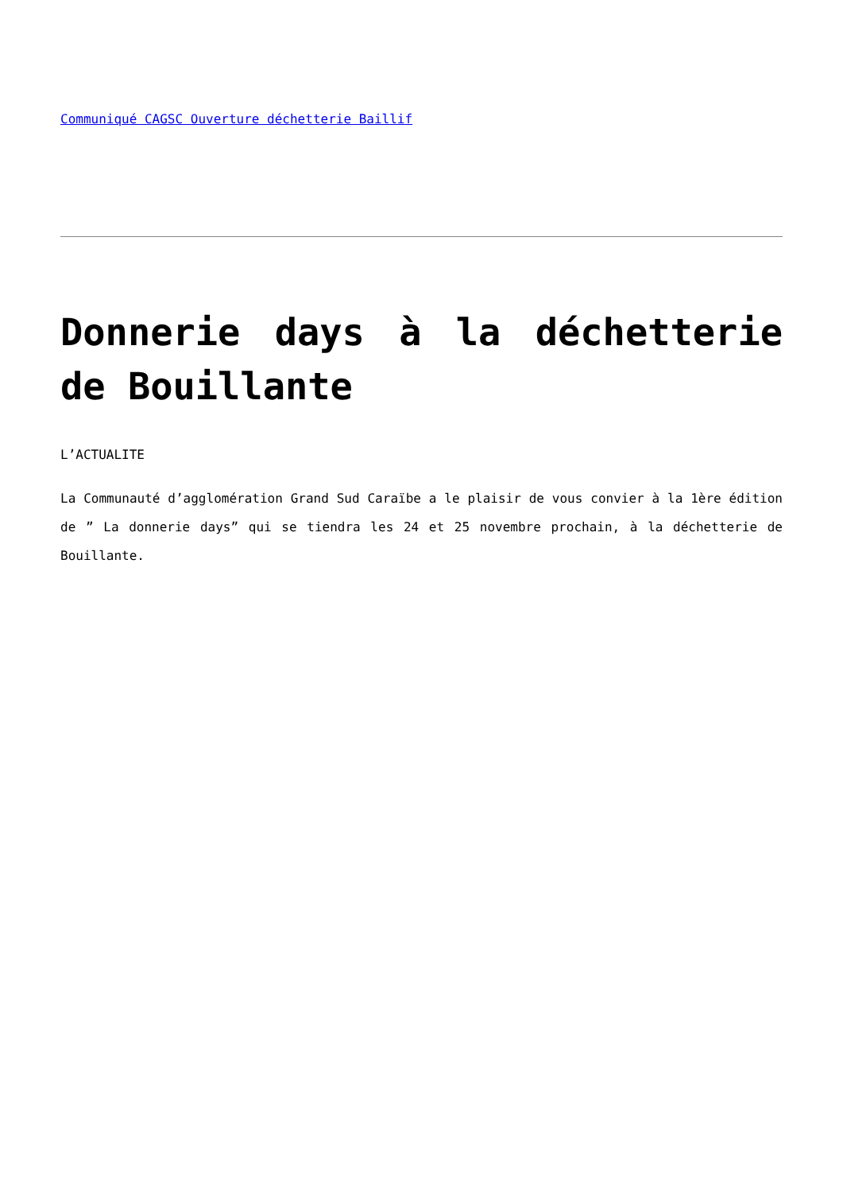Communiqué CAGSC Ouverture déchetterie Baillif
Donnerie days à la déchetterie de Bouillante
L’ACTUALITE
La Communauté d’agglomération Grand Sud Caraïbe a le plaisir de vous convier à la 1ère édition de ” La donnerie days” qui se tiendra les 24 et 25 novembre prochain, à la déchetterie de Bouillante.